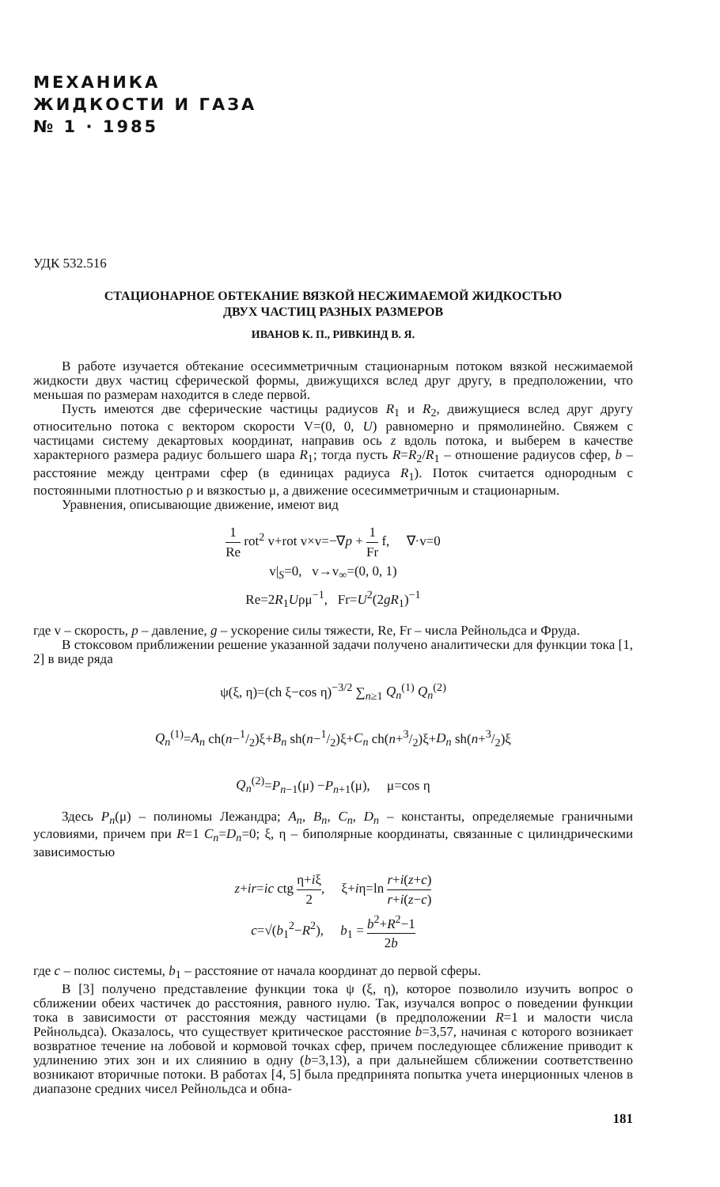МЕХАНИКА
ЖИДКОСТИ И ГАЗА
№ 1 · 1985
УДК 532.516
СТАЦИОНАРНОЕ ОБТЕКАНИЕ ВЯЗКОЙ НЕСЖИМАЕМОЙ ЖИДКОСТЬЮ
ДВУХ ЧАСТИЦ РАЗНЫХ РАЗМЕРОВ
ИВАНОВ К. П., РИВКИНД В. Я.
В работе изучается обтекание осесимметричным стационарным потоком вязкой несжимаемой жидкости двух частиц сферической формы, движущихся вслед друг другу, в предположении, что меньшая по размерам находится в следе первой.
Пусть имеются две сферические частицы радиусов R<sub>1</sub> и R<sub>2</sub>, движущиеся вслед друг другу относительно потока с вектором скорости V=(0, 0, U) равномерно и прямолинейно. Свяжем с частицами систему декартовых координат, направив ось z вдоль потока, и выберем в качестве характерного размера радиус большего шара R<sub>1</sub>; тогда пусть R=R<sub>2</sub>/R<sub>1</sub> – отношение радиусов сфер, b – расстояние между центрами сфер (в единицах радиуса R<sub>1</sub>). Поток считается однородным с постоянными плотностью ρ и вязкостью μ, а движение осесимметричным и стационарным.
Уравнения, описывающие движение, имеют вид
1 Re rot<sup>2</sup> v+rot v×v=−∇p + 1 Fr f, ∇·v=0
v|<sub>S</sub>=0, v→v<sub>∞</sub>=(0, 0, 1)
Re=2R<sub>1</sub>Uρμ<sup>−1</sup>, Fr=U<sup>2</sup>(2gR<sub>1</sub>)<sup>−1</sup>
где v – скорость, p – давление, g – ускорение силы тяжести, Re, Fr – числа Рейнольдса и Фруда.
В стоксовом приближении решение указанной задачи получено аналитически для функции тока [1, 2] в виде ряда
ψ(ξ, η)=(ch ξ−cos η)<sup>−3/2</sup> ∑<sub>n≥1</sub> Q<sub>n</sub><sup>(1)</sup> Q<sub>n</sub><sup>(2)</sup>
Q<sub>n</sub><sup>(1)</sup>=A<sub>n</sub> ch(n−1/2)ξ+B<sub>n</sub> sh(n−1/2)ξ+C<sub>n</sub> ch(n+3/2)ξ+D<sub>n</sub> sh(n+3/2)ξ
Q<sub>n</sub><sup>(2)</sup>=P<sub>n−1</sub>(μ) −P<sub>n+1</sub>(μ), μ=cos η
Здесь P<sub>n</sub>(μ) – полиномы Лежандра; A<sub>n</sub>, B<sub>n</sub>, C<sub>n</sub>, D<sub>n</sub> – константы, определяемые граничными условиями, причем при R=1 C<sub>n</sub>=D<sub>n</sub>=0; ξ, η – биполярные координаты, связанные с цилиндрическими зависимостью
z+ir=ic ctg η+iξ 2, ξ+iη=ln r+i(z+c) r+i(z−c)
c=√(b<sub>1</sub><sup>2</sup>−R<sup>2</sup>), b<sub>1</sub> = b<sup>2</sup>+R<sup>2</sup>−1 2b
где c – полюс системы, b<sub>1</sub> – расстояние от начала координат до первой сферы.
В [3] получено представление функции тока ψ (ξ, η), которое позволило изучить вопрос о сближении обеих частичек до расстояния, равного нулю. Так, изучался вопрос о поведении функции тока в зависимости от расстояния между частицами (в предположении R=1 и малости числа Рейнольдса). Оказалось, что существует критическое расстояние b=3,57, начиная с которого возникает возвратное течение на лобовой и кормовой точках сфер, причем последующее сближение приводит к удлинению этих зон и их слиянию в одну (b=3,13), а при дальнейшем сближении соответственно возникают вторичные потоки. В работах [4, 5] была предпринята попытка учета инерционных членов в диапазоне средних чисел Рейнольдса и обна-
181